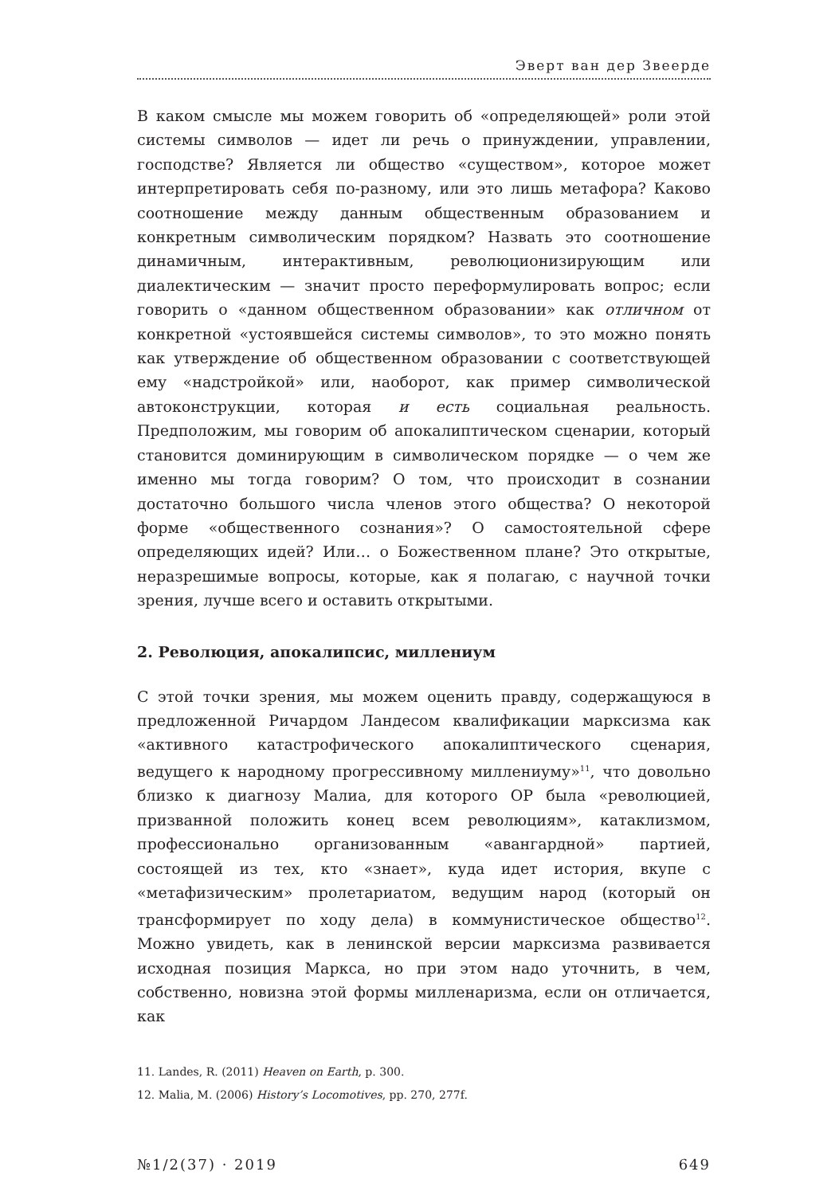Эверт ван дер Звеерде
В каком смысле мы можем говорить об «определяющей» роли этой системы символов — идет ли речь о принуждении, управлении, господстве? Является ли общество «существом», которое может интерпретировать себя по-разному, или это лишь метафора? Каково соотношение между данным общественным образованием и конкретным символическим порядком? Назвать это соотношение динамичным, интерактивным, революционизирующим или диалектическим — значит просто переформулировать вопрос; если говорить о «данном общественном образовании» как отличном от конкретной «устоявшейся системы символов», то это можно понять как утверждение об общественном образовании с соответствующей ему «надстройкой» или, наоборот, как пример символической автоконструкции, которая и есть социальная реальность. Предположим, мы говорим об апокалиптическом сценарии, который становится доминирующим в символическом порядке — о чем же именно мы тогда говорим? О том, что происходит в сознании достаточно большого числа членов этого общества? О некоторой форме «общественного сознания»? О самостоятельной сфере определяющих идей? Или… о Божественном плане? Это открытые, неразрешимые вопросы, которые, как я полагаю, с научной точки зрения, лучше всего и оставить открытыми.
2. Революция, апокалипсис, миллениум
С этой точки зрения, мы можем оценить правду, содержащуюся в предложенной Ричардом Ландесом квалификации марксизма как «активного катастрофического апокалиптического сценария, ведущего к народному прогрессивному миллениуму»<sup>11</sup>, что довольно близко к диагнозу Малиа, для которого ОР была «революцией, призванной положить конец всем революциям», катаклизмом, профессионально организованным «авангардной» партией, состоящей из тех, кто «знает», куда идет история, вкупе с «метафизическим» пролетариатом, ведущим народ (который он трансформирует по ходу дела) в коммунистическое общество<sup>12</sup>. Можно увидеть, как в ленинской версии марксизма развивается исходная позиция Маркса, но при этом надо уточнить, в чем, собственно, новизна этой формы милленаризма, если он отличается, как
11. Landes, R. (2011) Heaven on Earth, p. 300.
12. Malia, M. (2006) History’s Locomotives, pp. 270, 277f.
№1/2(37) · 2019 649